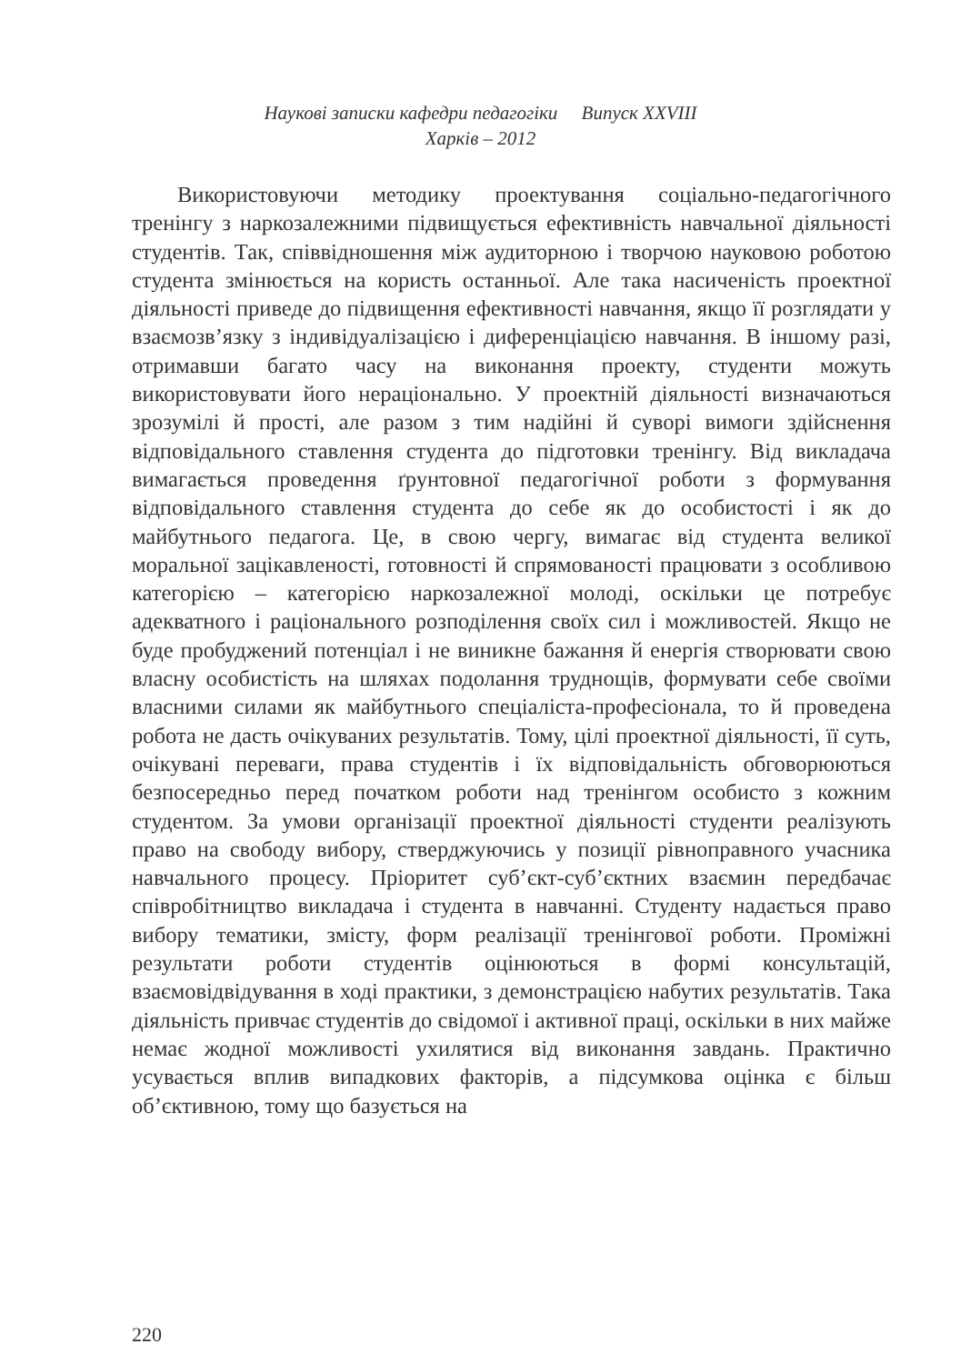Наукові записки кафедри педагогіки Випуск XXVIII
Харків – 2012
Використовуючи методику проектування соціально-педагогічного тренінгу з наркозалежними підвищується ефективність навчальної діяльності студентів. Так, співвідношення між аудиторною і творчою науковою роботою студента змінюється на користь останньої. Але така насиченість проектної діяльності приведе до підвищення ефективності навчання, якщо її розглядати у взаємозв’язку з індивідуалізацією і диференціацією навчання. В іншому разі, отримавши багато часу на виконання проекту, студенти можуть використовувати його нераціонально. У проектній діяльності визначаються зрозумілі й прості, але разом з тим надійні й суворі вимоги здійснення відповідального ставлення студента до підготовки тренінгу. Від викладача вимагається проведення ґрунтовної педагогічної роботи з формування відповідального ставлення студента до себе як до особистості і як до майбутнього педагога. Це, в свою чергу, вимагає від студента великої моральної зацікавленості, готовності й спрямованості працювати з особливою категорією – категорією наркозалежної молоді, оскільки це потребує адекватного і раціонального розподілення своїх сил і можливостей. Якщо не буде пробуджений потенціал і не виникне бажання й енергія створювати свою власну особистість на шляхах подолання труднощів, формувати себе своїми власними силами як майбутнього спеціаліста-професіонала, то й проведена робота не дасть очікуваних результатів. Тому, цілі проектної діяльності, її суть, очікувані переваги, права студентів і їх відповідальність обговорюються безпосередньо перед початком роботи над тренінгом особисто з кожним студентом. За умови організації проектної діяльності студенти реалізують право на свободу вибору, стверджуючись у позиції рівноправного учасника навчального процесу. Пріоритет суб’єкт-суб’єктних взаємин передбачає співробітництво викладача і студента в навчанні. Студенту надається право вибору тематики, змісту, форм реалізації тренінгової роботи. Проміжні результати роботи студентів оцінюються в формі консультацій, взаємовідвідування в ході практики, з демонстрацією набутих результатів. Така діяльність привчає студентів до свідомої і активної праці, оскільки в них майже немає жодної можливості ухилятися від виконання завдань. Практично усувається вплив випадкових факторів, а підсумкова оцінка є більш об’єктивною, тому що базується на
220